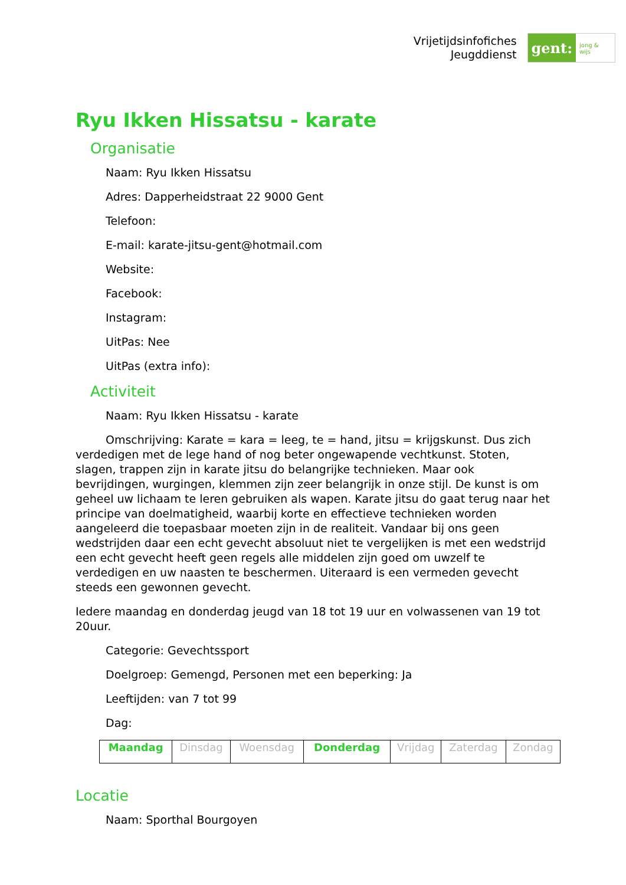Vrijetijdsinfofiches
Jeugddienst
gent:
jong & wijs
Ryu Ikken Hissatsu - karate
Organisatie
Naam: Ryu Ikken Hissatsu
Adres: Dapperheidstraat 22 9000 Gent
Telefoon:
E-mail: karate-jitsu-gent@hotmail.com
Website:
Facebook:
Instagram:
UitPas: Nee
UitPas (extra info):
Activiteit
Naam: Ryu Ikken Hissatsu - karate
Omschrijving: Karate = kara = leeg, te = hand, jitsu = krijgskunst. Dus zich verdedigen met de lege hand of nog beter ongewapende vechtkunst. Stoten, slagen, trappen zijn in karate jitsu do belangrijke technieken. Maar ook bevrijdingen, wurgingen, klemmen zijn zeer belangrijk in onze stijl. De kunst is om geheel uw lichaam te leren gebruiken als wapen. Karate jitsu do gaat terug naar het principe van doelmatigheid, waarbij korte en effectieve technieken worden aangeleerd die toepasbaar moeten zijn in de realiteit. Vandaar bij ons geen wedstrijden daar een echt gevecht absoluut niet te vergelijken is met een wedstrijd een echt gevecht heeft geen regels alle middelen zijn goed om uwzelf te verdedigen en uw naasten te beschermen. Uiteraard is een vermeden gevecht steeds een gewonnen gevecht.
Iedere maandag en donderdag jeugd van 18 tot 19 uur en volwassenen van 19 tot 20uur.
Categorie: Gevechtssport
Doelgroep: Gemengd, Personen met een beperking: Ja
Leeftijden: van 7 tot 99
Dag:
| Maandag | Dinsdag | Woensdag | Donderdag | Vrijdag | Zaterdag | Zondag |
Locatie
Naam: Sporthal Bourgoyen